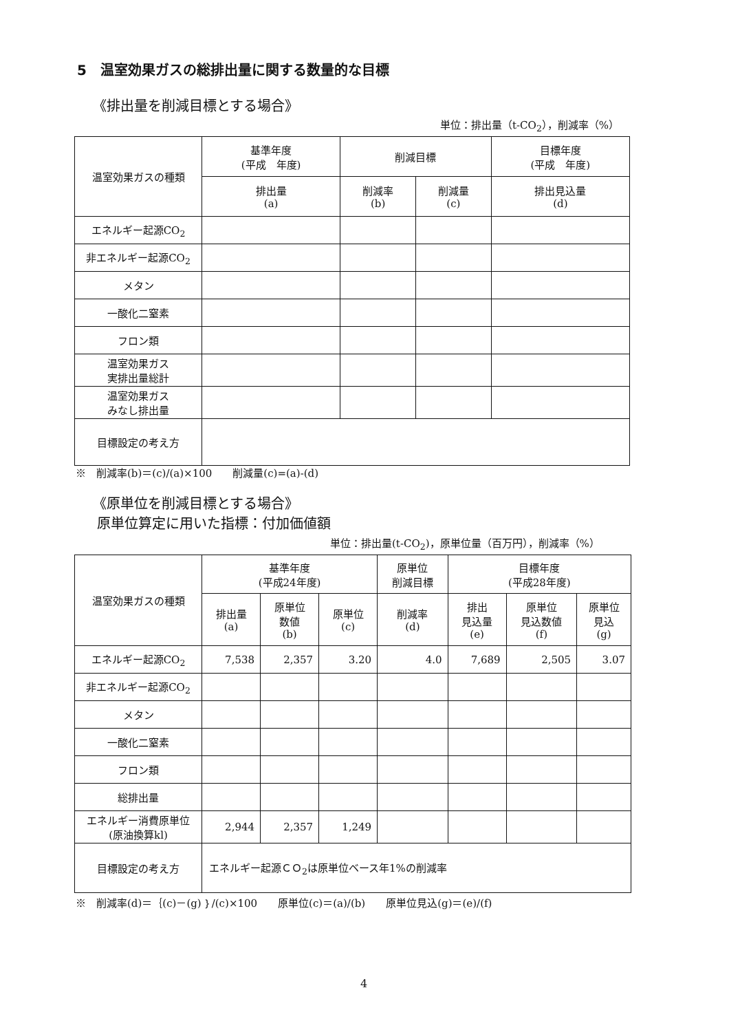5　温室効果ガスの総排出量に関する数量的な目標
《排出量を削減目標とする場合》
単位：排出量（t-CO<sub>2</sub>），削減率（%）
| 温室効果ガスの種類 | 基準年度 (平成 年度) | 削減目標 | | 目標年度 (平成 年度) |
| --- | --- | --- | --- | --- |
| | 排出量 (a) | 削減率 (b) | 削減量 (c) | 排出見込量 (d) |
| エネルギー起源CO<sub>2</sub> | | | | |
| 非エネルギー起源CO<sub>2</sub> | | | | |
| メタン | | | | |
| 一酸化二窒素 | | | | |
| フロン類 | | | | |
| 温室効果ガス 実排出量総計 | | | | |
| 温室効果ガス みなし排出量 | | | | |
| 目標設定の考え方 | | | | |
※　削減率(b)＝(c)/(a)×100　　削減量(c)=(a)-(d)
《原単位を削減目標とする場合》
原単位算定に用いた指標：付加価値額
単位：排出量(t-CO<sub>2</sub>)，原単位量（百万円），削減率（%）
| 温室効果ガスの種類 | 基準年度 (平成24年度) | | | 原単位 削減目標 | 目標年度 (平成28年度) | | |
| --- | --- | --- | --- | --- | --- | --- | --- |
| | 排出量 (a) | 原単位 数値 (b) | 原単位 (c) | 削減率 (d) | 排出 見込量 (e) | 原単位 見込数値 (f) | 原単位 見込 (g) |
| エネルギー起源CO<sub>2</sub> | 7,538 | 2,357 | 3.20 | 4.0 | 7,689 | 2,505 | 3.07 |
| 非エネルギー起源CO<sub>2</sub> | | | | | | | |
| メタン | | | | | | | |
| 一酸化二窒素 | | | | | | | |
| フロン類 | | | | | | | |
| 総排出量 | | | | | | | |
| エネルギー消費原単位 (原油換算kl) | 2,944 | 2,357 | 1,249 | | | | |
| 目標設定の考え方 | エネルギー起源ＣＯ<sub>2</sub>は原単位ベース年1%の削減率 | | | | | | |
※　削減率(d)＝｛(c)－(g)｝/(c)×100　　原単位(c)＝(a)/(b)　　原単位見込(g)＝(e)/(f)
4